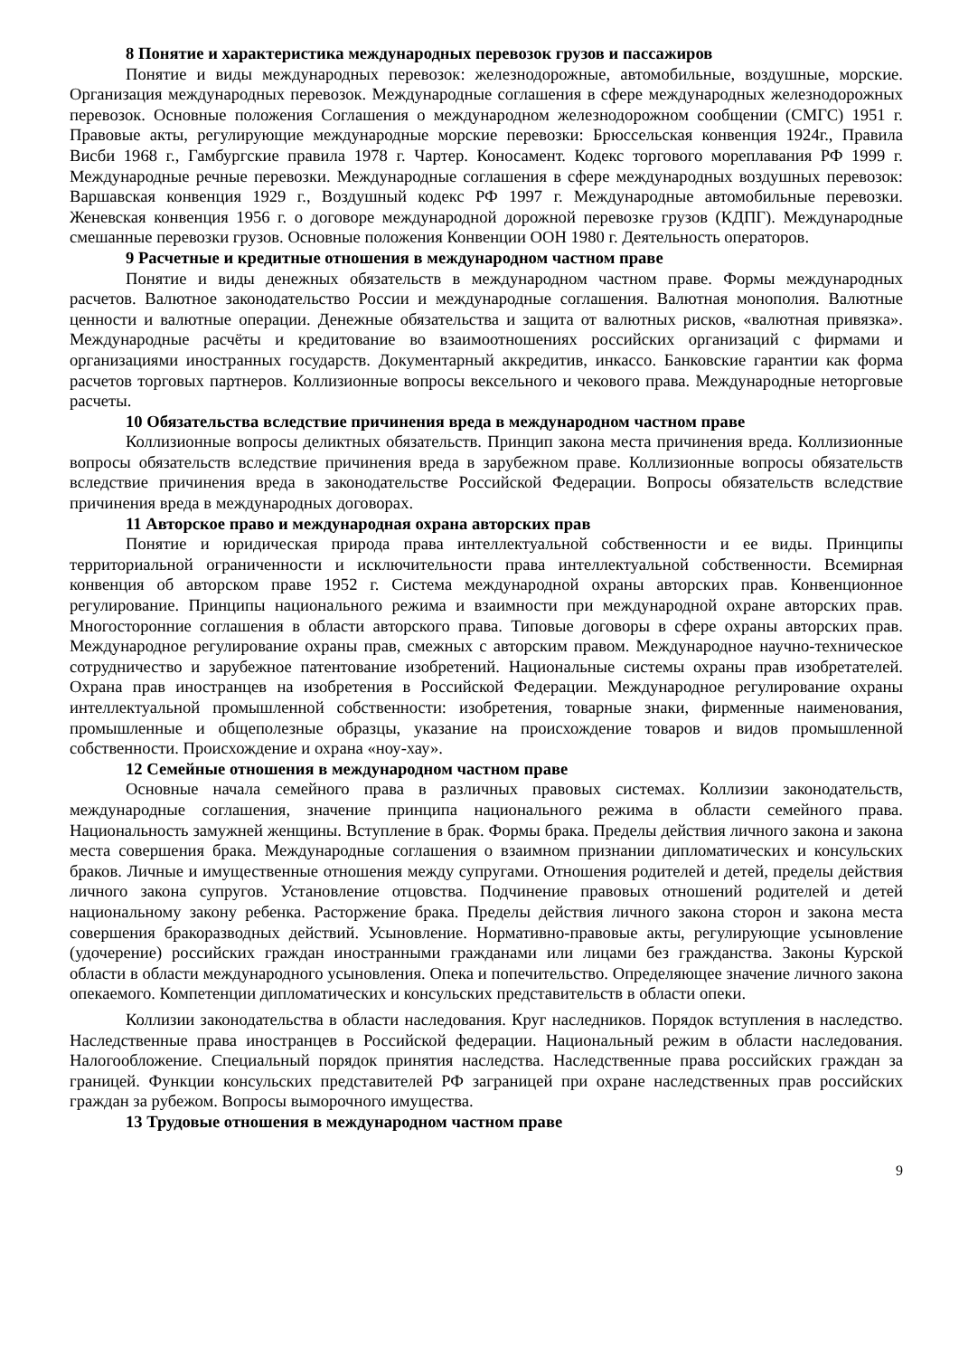8 Понятие и характеристика международных перевозок грузов и пассажиров
Понятие и виды международных перевозок: железнодорожные, автомобильные, воздушные, морские. Организация международных перевозок. Международные соглашения в сфере международных железнодорожных перевозок. Основные положения Соглашения о международном железнодорожном сообщении (СМГС) 1951 г. Правовые акты, регулирующие международные морские перевозки: Брюссельская конвенция 1924г., Правила Висби 1968 г., Гамбургские правила 1978 г. Чартер. Коносамент. Кодекс торгового мореплавания РФ 1999 г. Международные речные перевозки. Международные соглашения в сфере международных воздушных перевозок: Варшавская конвенция 1929 г., Воздушный кодекс РФ 1997 г. Международные автомобильные перевозки. Женевская конвенция 1956 г. о договоре международной дорожной перевозке грузов (КДПГ). Международные смешанные перевозки грузов. Основные положения Конвенции ООН 1980 г. Деятельность операторов.
9 Расчетные и кредитные отношения в международном частном праве
Понятие и виды денежных обязательств в международном частном праве. Формы международных расчетов. Валютное законодательство России и международные соглашения. Валютная монополия. Валютные ценности и валютные операции. Денежные обязательства и защита от валютных рисков, «валютная привязка». Международные расчёты и кредитование во взаимоотношениях российских организаций с фирмами и организациями иностранных государств. Документарный аккредитив, инкассо. Банковские гарантии как форма расчетов торговых партнеров. Коллизионные вопросы вексельного и чекового права. Международные неторговые расчеты.
10 Обязательства вследствие причинения вреда в международном частном праве
Коллизионные вопросы деликтных обязательств. Принцип закона места причинения вреда. Коллизионные вопросы обязательств вследствие причинения вреда в зарубежном праве. Коллизионные вопросы обязательств вследствие причинения вреда в законодательстве Российской Федерации. Вопросы обязательств вследствие причинения вреда в международных договорах.
11 Авторское право и международная охрана авторских прав
Понятие и юридическая природа права интеллектуальной собственности и ее виды. Принципы территориальной ограниченности и исключительности права интеллектуальной собственности. Всемирная конвенция об авторском праве 1952 г. Система международной охраны авторских прав. Конвенционное регулирование. Принципы национального режима и взаимности при международной охране авторских прав. Многосторонние соглашения в области авторского права. Типовые договоры в сфере охраны авторских прав. Международное регулирование охраны прав, смежных с авторским правом. Международное научно-техническое сотрудничество и зарубежное патентование изобретений. Национальные системы охраны прав изобретателей. Охрана прав иностранцев на изобретения в Российской Федерации. Международное регулирование охраны интеллектуальной промышленной собственности: изобретения, товарные знаки, фирменные наименования, промышленные и общеполезные образцы, указание на происхождение товаров и видов промышленной собственности. Происхождение и охрана «ноу-хау».
12 Семейные отношения в международном частном праве
Основные начала семейного права в различных правовых системах. Коллизии законодательств, международные соглашения, значение принципа национального режима в области семейного права. Национальность замужней женщины. Вступление в брак. Формы брака. Пределы действия личного закона и закона места совершения брака. Международные соглашения о взаимном признании дипломатических и консульских браков. Личные и имущественные отношения между супругами. Отношения родителей и детей, пределы действия личного закона супругов. Установление отцовства. Подчинение правовых отношений родителей и детей национальному закону ребенка. Расторжение брака. Пределы действия личного закона сторон и закона места совершения бракоразводных действий. Усыновление. Нормативно-правовые акты, регулирующие усыновление (удочерение) российских граждан иностранными гражданами или лицами без гражданства. Законы Курской области в области международного усыновления. Опека и попечительство. Определяющее значение личного закона опекаемого. Компетенции дипломатических и консульских представительств в области опеки.
Коллизии законодательства в области наследования. Круг наследников. Порядок вступления в наследство. Наследственные права иностранцев в Российской федерации. Национальный режим в области наследования. Налогообложение. Специальный порядок принятия наследства. Наследственные права российских граждан за границей. Функции консульских представителей РФ заграницей при охране наследственных прав российских граждан за рубежом. Вопросы выморочного имущества.
13 Трудовые отношения в международном частном праве
9